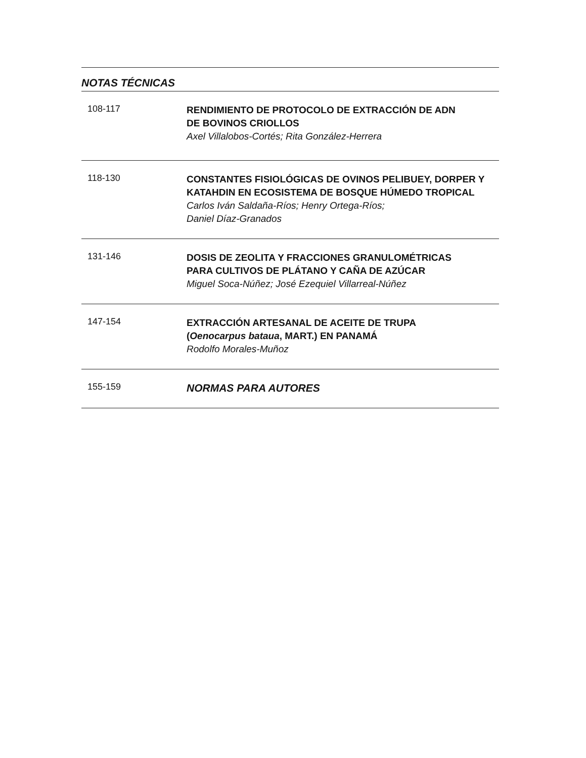NOTAS TÉCNICAS
108-117
RENDIMIENTO DE PROTOCOLO DE EXTRACCIÓN DE ADN
DE BOVINOS CRIOLLOS
Axel Villalobos-Cortés; Rita González-Herrera
118-130
CONSTANTES FISIOLÓGICAS DE OVINOS PELIBUEY, DORPER Y KATAHDIN EN ECOSISTEMA DE BOSQUE HÚMEDO TROPICAL
Carlos Iván Saldaña-Ríos; Henry Ortega-Ríos;
Daniel Díaz-Granados
131-146
DOSIS DE ZEOLITA Y FRACCIONES GRANULOMÉTRICAS
PARA CULTIVOS DE PLÁTANO Y CAÑA DE AZÚCAR
Miguel Soca-Núñez; José Ezequiel Villarreal-Núñez
147-154
EXTRACCIÓN ARTESANAL DE ACEITE DE TRUPA
(Oenocarpus bataua, MART.) EN PANAMÁ
Rodolfo Morales-Muñoz
155-159
NORMAS PARA AUTORES